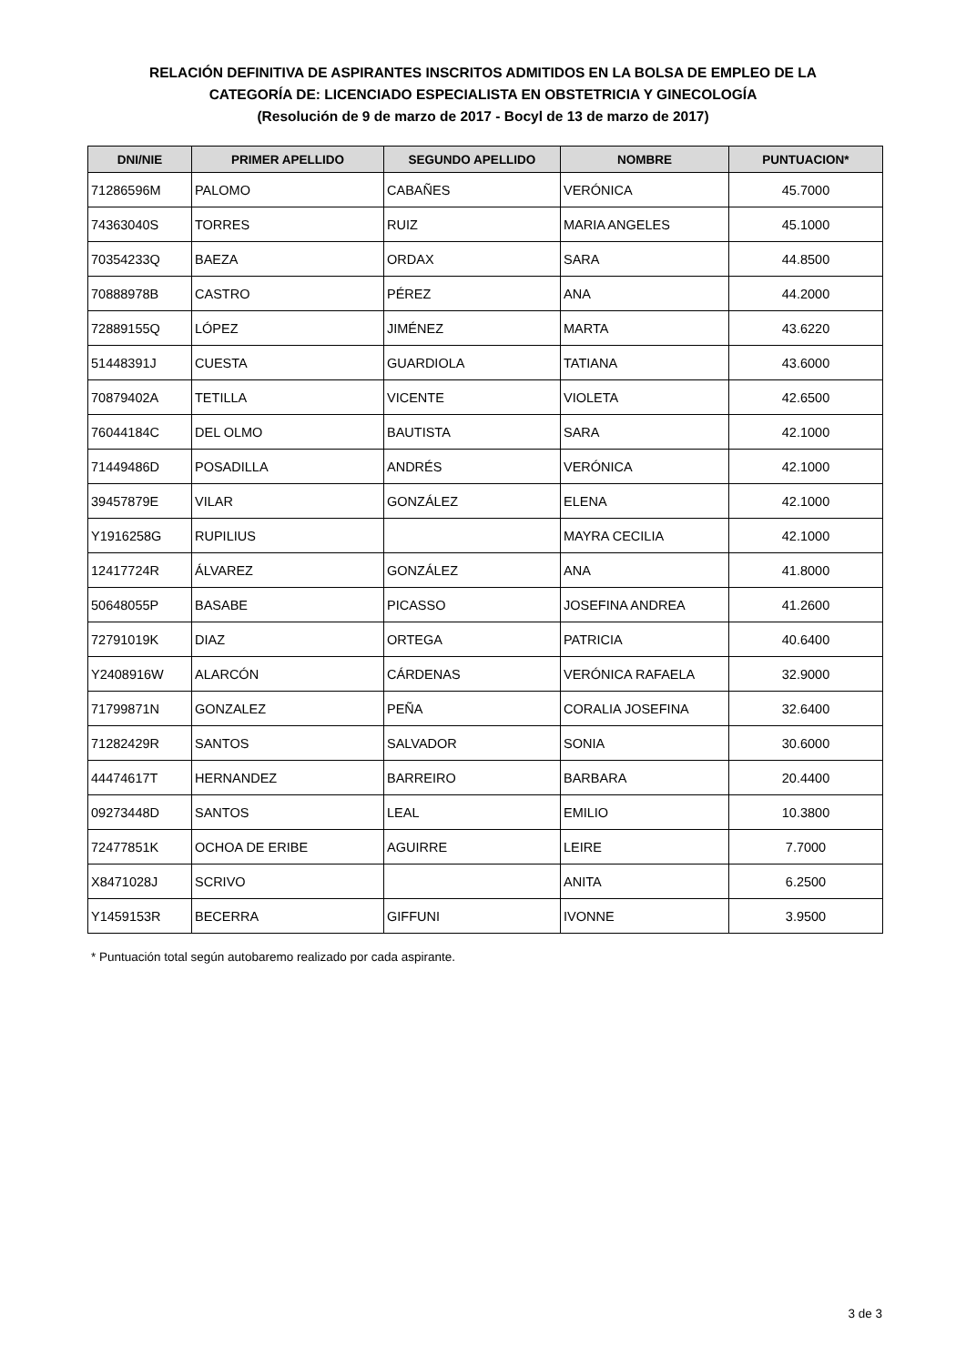RELACIÓN DEFINITIVA DE ASPIRANTES INSCRITOS ADMITIDOS EN LA BOLSA DE EMPLEO DE LA
CATEGORÍA DE: LICENCIADO ESPECIALISTA EN OBSTETRICIA Y GINECOLOGÍA
(Resolución de 9 de marzo de 2017 - Bocyl de 13 de marzo de 2017)
| DNI/NIE | PRIMER APELLIDO | SEGUNDO APELLIDO | NOMBRE | PUNTUACION* |
| --- | --- | --- | --- | --- |
| 71286596M | PALOMO | CABAÑES | VERÓNICA | 45.7000 |
| 74363040S | TORRES | RUIZ | MARIA ANGELES | 45.1000 |
| 70354233Q | BAEZA | ORDAX | SARA | 44.8500 |
| 70888978B | CASTRO | PÉREZ | ANA | 44.2000 |
| 72889155Q | LÓPEZ | JIMÉNEZ | MARTA | 43.6220 |
| 51448391J | CUESTA | GUARDIOLA | TATIANA | 43.6000 |
| 70879402A | TETILLA | VICENTE | VIOLETA | 42.6500 |
| 76044184C | DEL OLMO | BAUTISTA | SARA | 42.1000 |
| 71449486D | POSADILLA | ANDRÉS | VERÓNICA | 42.1000 |
| 39457879E | VILAR | GONZÁLEZ | ELENA | 42.1000 |
| Y1916258G | RUPILIUS | | MAYRA CECILIA | 42.1000 |
| 12417724R | ÁLVAREZ | GONZÁLEZ | ANA | 41.8000 |
| 50648055P | BASABE | PICASSO | JOSEFINA ANDREA | 41.2600 |
| 72791019K | DIAZ | ORTEGA | PATRICIA | 40.6400 |
| Y2408916W | ALARCÓN | CÁRDENAS | VERÓNICA RAFAELA | 32.9000 |
| 71799871N | GONZALEZ | PEÑA | CORALIA JOSEFINA | 32.6400 |
| 71282429R | SANTOS | SALVADOR | SONIA | 30.6000 |
| 44474617T | HERNANDEZ | BARREIRO | BARBARA | 20.4400 |
| 09273448D | SANTOS | LEAL | EMILIO | 10.3800 |
| 72477851K | OCHOA DE ERIBE | AGUIRRE | LEIRE | 7.7000 |
| X8471028J | SCRIVO | | ANITA | 6.2500 |
| Y1459153R | BECERRA | GIFFUNI | IVONNE | 3.9500 |
* Puntuación total según autobaremo realizado por cada aspirante.
3 de 3